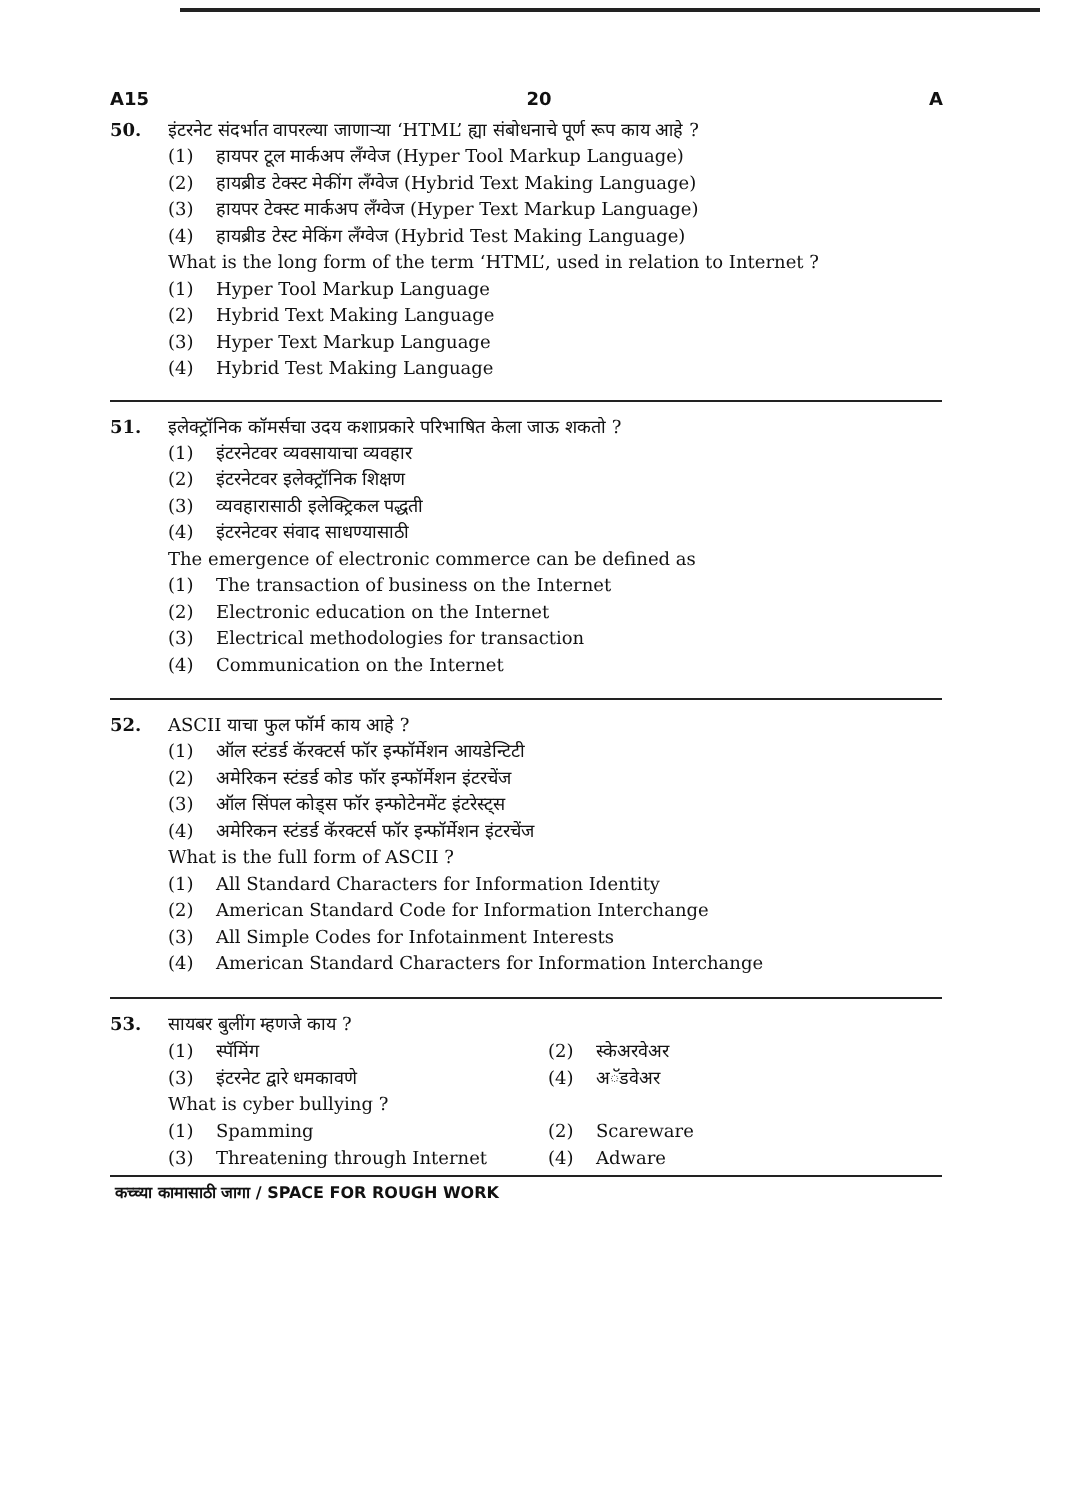A15 20 A
50. इंटरनेट संदर्भात वापरल्या जाणाऱ्या ‘HTML’ ह्या संबोधनाचे पूर्ण रूप काय आहे ?
(1) हायपर टूल मार्कअप लँग्वेज (Hyper Tool Markup Language)
(2) हायब्रीड टेक्स्ट मेकींग लँग्वेज (Hybrid Text Making Language)
(3) हायपर टेक्स्ट मार्कअप लँग्वेज (Hyper Text Markup Language)
(4) हायब्रीड टेस्ट मेकिंग लँग्वेज (Hybrid Test Making Language)
What is the long form of the term ‘HTML’, used in relation to Internet ?
(1) Hyper Tool Markup Language
(2) Hybrid Text Making Language
(3) Hyper Text Markup Language
(4) Hybrid Test Making Language
51. इलेक्ट्रॉनिक कॉमर्सचा उदय कशाप्रकारे परिभाषित केला जाऊ शकतो ?
(1) इंटरनेटवर व्यवसायाचा व्यवहार
(2) इंटरनेटवर इलेक्ट्रॉनिक शिक्षण
(3) व्यवहारासाठी इलेक्ट्रिकल पद्धती
(4) इंटरनेटवर संवाद साधण्यासाठी
The emergence of electronic commerce can be defined as
(1) The transaction of business on the Internet
(2) Electronic education on the Internet
(3) Electrical methodologies for transaction
(4) Communication on the Internet
52. ASCII याचा फुल फॉर्म काय आहे ?
(1) ऑल स्टंडर्ड कॅरक्टर्स फॉर इन्फॉर्मेशन आयडेन्टिटी
(2) अमेरिकन स्टंडर्ड कोड फॉर इन्फॉर्मेशन इंटरचेंज
(3) ऑल सिंपल कोड्स फॉर इन्फोटेनमेंट इंटरेस्ट्स
(4) अमेरिकन स्टंडर्ड कॅरक्टर्स फॉर इन्फॉर्मेशन इंटरचेंज
What is the full form of ASCII ?
(1) All Standard Characters for Information Identity
(2) American Standard Code for Information Interchange
(3) All Simple Codes for Infotainment Interests
(4) American Standard Characters for Information Interchange
53. सायबर बुलींग म्हणजे काय ?
(1) स्पॅमिंग (2) स्केअरवेअर (3) इंटरनेट द्वारे धमकावणे (4) अॅडवेअर
What is cyber bullying ?
(1) Spamming (2) Scareware (3) Threatening through Internet (4) Adware
कच्च्या कामासाठी जागा / SPACE FOR ROUGH WORK